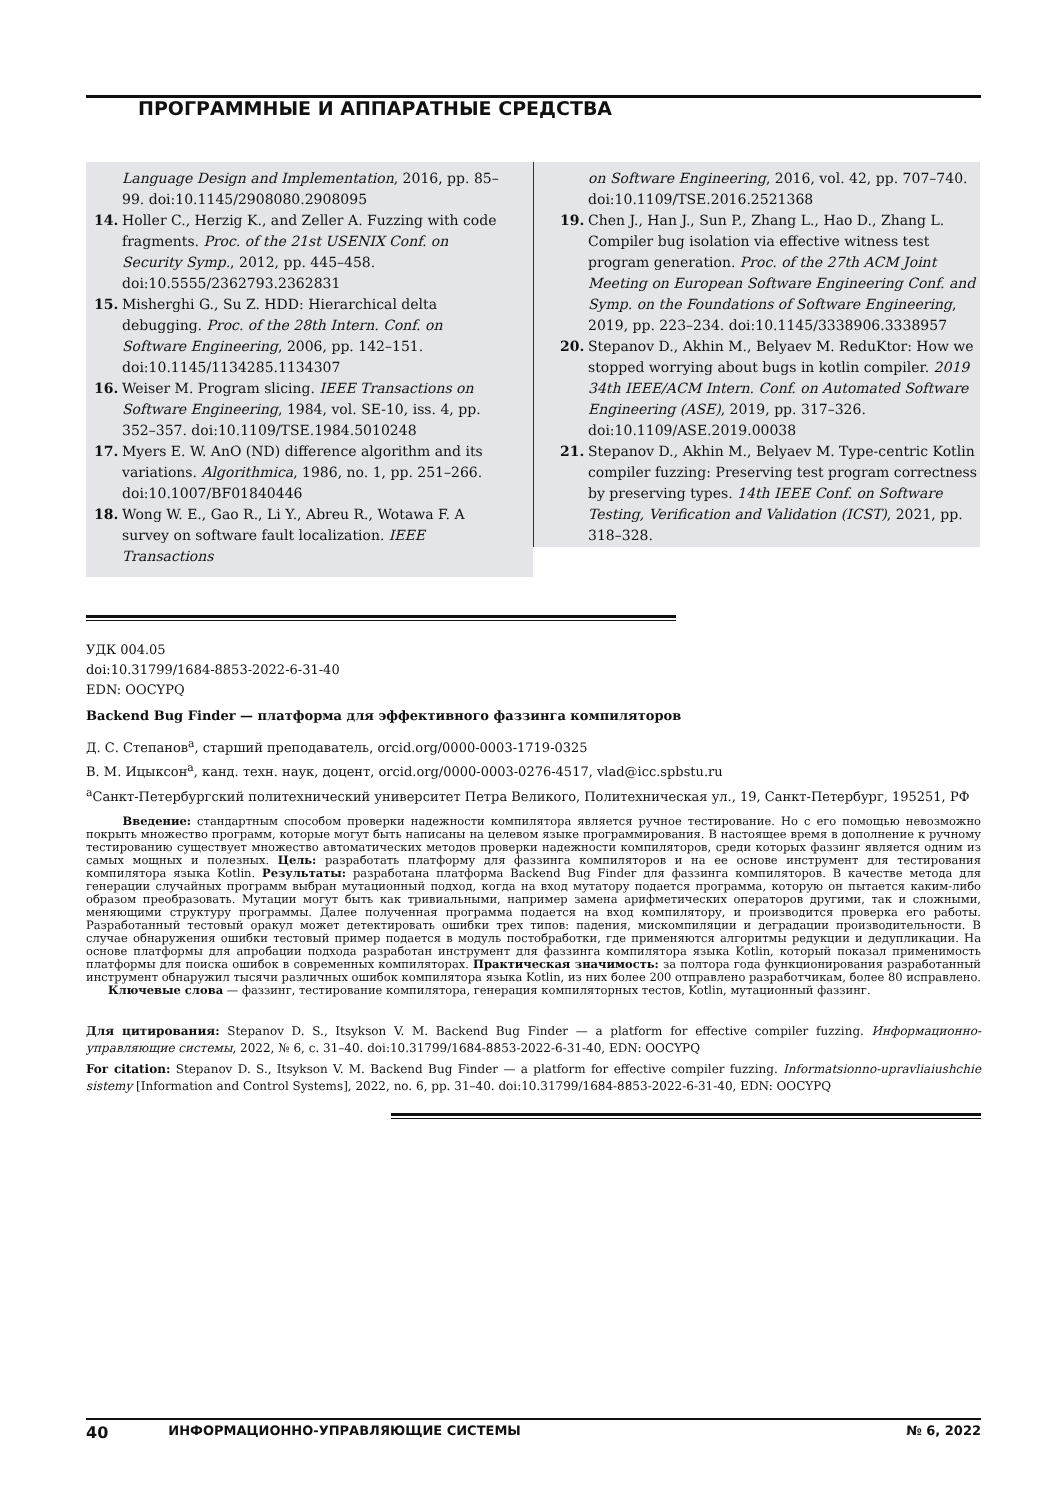ПРОГРАММНЫЕ И АППАРАТНЫЕ СРЕДСТВА
Language Design and Implementation, 2016, pp. 85–99. doi:10.1145/2908080.2908095
14. Holler C., Herzig K., and Zeller A. Fuzzing with code fragments. Proc. of the 21st USENIX Conf. on Security Symp., 2012, pp. 445–458. doi:10.5555/2362793.2362831
15. Misherghi G., Su Z. HDD: Hierarchical delta debugging. Proc. of the 28th Intern. Conf. on Software Engineering, 2006, pp. 142–151. doi:10.1145/1134285.1134307
16. Weiser M. Program slicing. IEEE Transactions on Software Engineering, 1984, vol. SE-10, iss. 4, pp. 352–357. doi:10.1109/TSE.1984.5010248
17. Myers E. W. AnO (ND) difference algorithm and its variations. Algorithmica, 1986, no. 1, pp. 251–266. doi:10.1007/BF01840446
18. Wong W. E., Gao R., Li Y., Abreu R., Wotawa F. A survey on software fault localization. IEEE Transactions
on Software Engineering, 2016, vol. 42, pp. 707–740. doi:10.1109/TSE.2016.2521368
19. Chen J., Han J., Sun P., Zhang L., Hao D., Zhang L. Compiler bug isolation via effective witness test program generation. Proc. of the 27th ACM Joint Meeting on European Software Engineering Conf. and Symp. on the Foundations of Software Engineering, 2019, pp. 223–234. doi:10.1145/3338906.3338957
20. Stepanov D., Akhin M., Belyaev M. ReduKtor: How we stopped worrying about bugs in kotlin compiler. 2019 34th IEEE/ACM Intern. Conf. on Automated Software Engineering (ASE), 2019, pp. 317–326. doi:10.1109/ASE.2019.00038
21. Stepanov D., Akhin M., Belyaev M. Type-centric Kotlin compiler fuzzing: Preserving test program correctness by preserving types. 14th IEEE Conf. on Software Testing, Verification and Validation (ICST), 2021, pp. 318–328.
УДК 004.05
doi:10.31799/1684-8853-2022-6-31-40
EDN: OOCYPQ
Backend Bug Finder — платформа для эффективного фаззинга компиляторов
Д. С. Степанов<sup>а</sup>, старший преподаватель, orcid.org/0000-0003-1719-0325
В. М. Ицыксон<sup>а</sup>, канд. техн. наук, доцент, orcid.org/0000-0003-0276-4517, vlad@icc.spbstu.ru
<sup>а</sup>Санкт-Петербургский политехнический университет Петра Великого, Политехническая ул., 19, Санкт-Петербург, 195251, РФ
Введение: стандартным способом проверки надежности компилятора является ручное тестирование. Но с его помощью невозможно покрыть множество программ, которые могут быть написаны на целевом языке программирования. В настоящее время в дополнение к ручному тестированию существует множество автоматических методов проверки надежности компиляторов, среди которых фаззинг является одним из самых мощных и полезных. Цель: разработать платформу для фаззинга компиляторов и на ее основе инструмент для тестирования компилятора языка Kotlin. Результаты: разработана платформа Backend Bug Finder для фаззинга компиляторов. В качестве метода для генерации случайных программ выбран мутационный подход, когда на вход мутатору подается программа, которую он пытается каким-либо образом преобразовать. Мутации могут быть как тривиальными, например замена арифметических операторов другими, так и сложными, меняющими структуру программы. Далее полученная программа подается на вход компилятору, и производится проверка его работы. Разработанный тестовый оракул может детектировать ошибки трех типов: падения, мискомпиляции и деградации производительности. В случае обнаружения ошибки тестовый пример подается в модуль постобработки, где применяются алгоритмы редукции и дедупликации. На основе платформы для апробации подхода разработан инструмент для фаззинга компилятора языка Kotlin, который показал применимость платформы для поиска ошибок в современных компиляторах. Практическая значимость: за полтора года функционирования разработанный инструмент обнаружил тысячи различных ошибок компилятора языка Kotlin, из них более 200 отправлено разработчикам, более 80 исправлено.
Ключевые слова — фаззинг, тестирование компилятора, генерация компиляторных тестов, Kotlin, мутационный фаззинг.
Для цитирования: Stepanov D. S., Itsykson V. M. Backend Bug Finder — a platform for effective compiler fuzzing. Информационно-управляющие системы, 2022, № 6, с. 31–40. doi:10.31799/1684-8853-2022-6-31-40, EDN: OOCYPQ
For citation: Stepanov D. S., Itsykson V. M. Backend Bug Finder — a platform for effective compiler fuzzing. Informatsionno-upravliaiushchie sistemy [Information and Control Systems], 2022, no. 6, pp. 31–40. doi:10.31799/1684-8853-2022-6-31-40, EDN: OOCYPQ
40 ИНФОРМАЦИОННО-УПРАВЛЯЮЩИЕ СИСТЕМЫ № 6, 2022